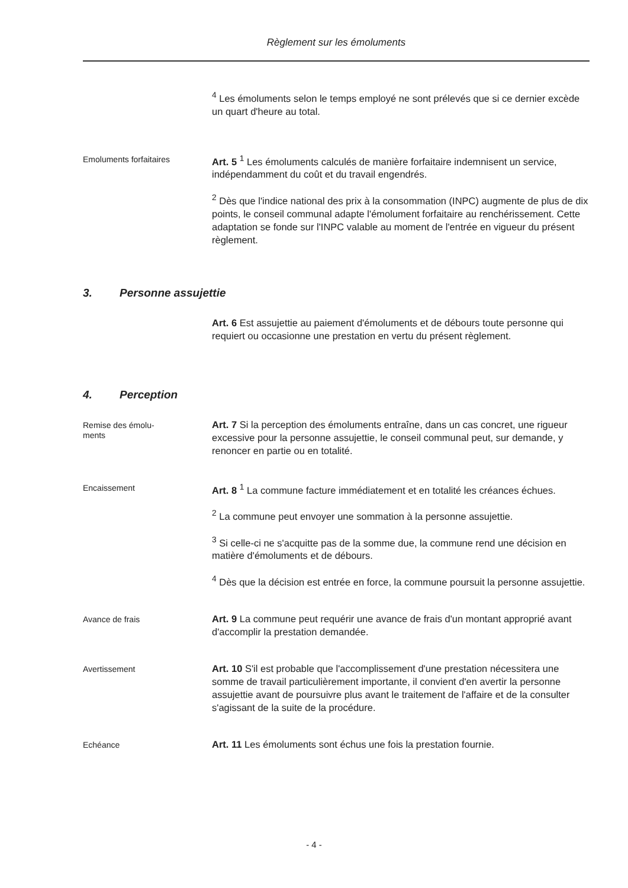Règlement sur les émoluments
<sup>4</sup> Les émoluments selon le temps employé ne sont prélevés que si ce dernier excède un quart d'heure au total.
Emoluments forfaitaires
Art. 5 <sup>1</sup> Les émoluments calculés de manière forfaitaire indemnisent un service, indépendamment du coût et du travail engendrés.
<sup>2</sup> Dès que l'indice national des prix à la consommation (INPC) augmente de plus de dix points, le conseil communal adapte l'émolument forfaitaire au renchérissement. Cette adaptation se fonde sur l'INPC valable au moment de l'entrée en vigueur du présent règlement.
3. Personne assujettie
Art. 6 Est assujettie au paiement d'émoluments et de débours toute personne qui requiert ou occasionne une prestation en vertu du présent règlement.
4. Perception
Remise des émolu-
ments
Art. 7 Si la perception des émoluments entraîne, dans un cas concret, une rigueur excessive pour la personne assujettie, le conseil communal peut, sur demande, y renoncer en partie ou en totalité.
Encaissement
Art. 8 <sup>1</sup> La commune facture immédiatement et en totalité les créances échues.
<sup>2</sup> La commune peut envoyer une sommation à la personne assujettie.
<sup>3</sup> Si celle-ci ne s'acquitte pas de la somme due, la commune rend une décision en matière d'émoluments et de débours.
<sup>4</sup> Dès que la décision est entrée en force, la commune poursuit la personne assujettie.
Avance de frais
Art. 9 La commune peut requérir une avance de frais d'un montant approprié avant d'accomplir la prestation demandée.
Avertissement
Art. 10 S'il est probable que l'accomplissement d'une prestation nécessitera une somme de travail particulièrement importante, il convient d'en avertir la personne assujettie avant de poursuivre plus avant le traitement de l'affaire et de la consulter s'agissant de la suite de la procédure.
Echéance
Art. 11 Les émoluments sont échus une fois la prestation fournie.
- 4 -